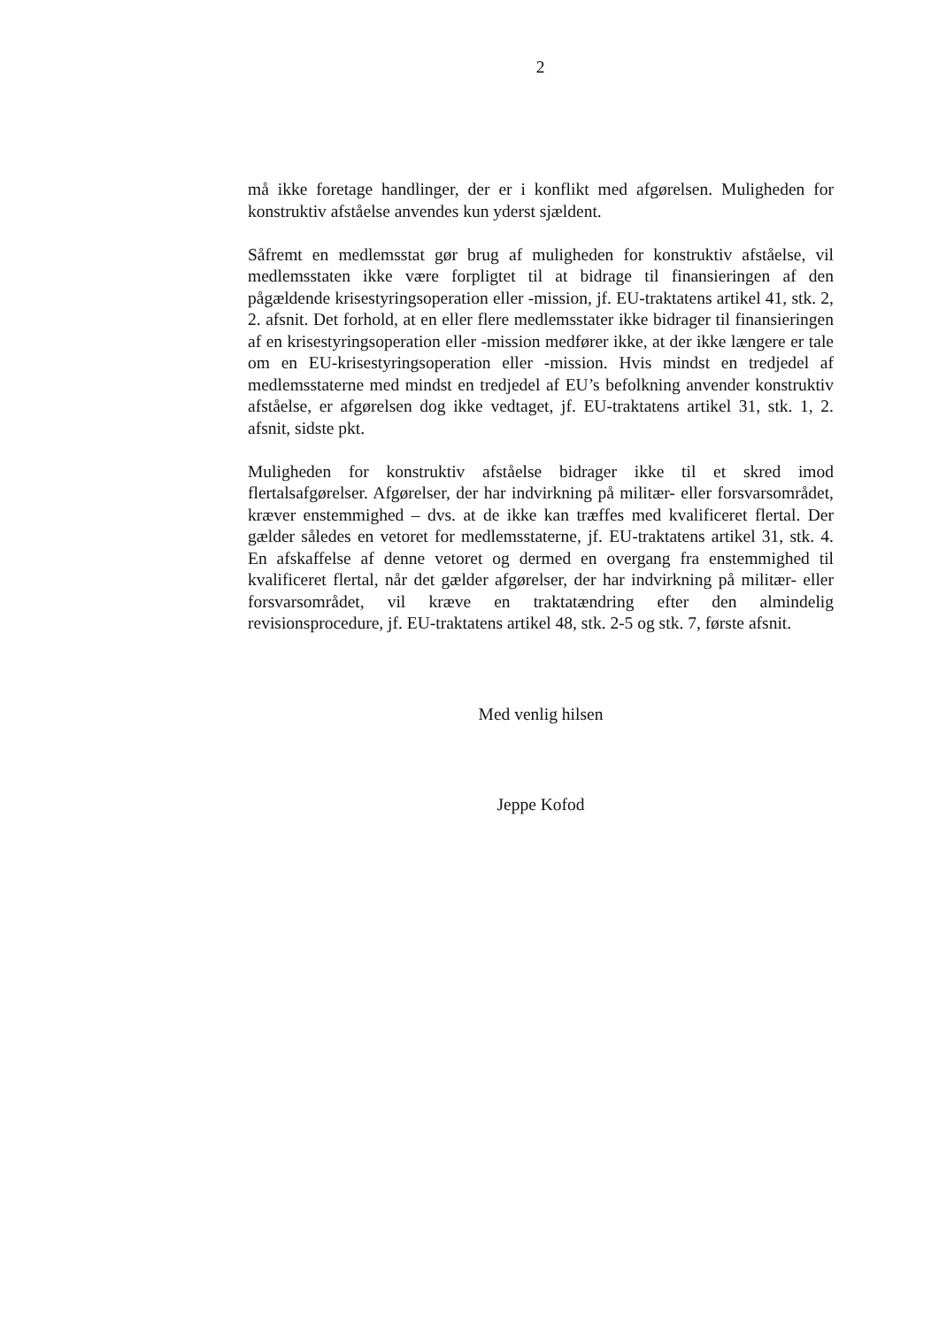2
må ikke foretage handlinger, der er i konflikt med afgørelsen. Muligheden for konstruktiv afståelse anvendes kun yderst sjældent.
Såfremt en medlemsstat gør brug af muligheden for konstruktiv afståelse, vil medlemsstaten ikke være forpligtet til at bidrage til finansieringen af den pågældende krisestyringsoperation eller -mission, jf. EU-traktatens artikel 41, stk. 2, 2. afsnit. Det forhold, at en eller flere medlemsstater ikke bidrager til finansieringen af en krisestyringsoperation eller -mission medfører ikke, at der ikke længere er tale om en EU-krisestyringsoperation eller -mission. Hvis mindst en tredjedel af medlemsstaterne med mindst en tredjedel af EU’s befolkning anvender konstruktiv afståelse, er afgørelsen dog ikke vedtaget, jf. EU-traktatens artikel 31, stk. 1, 2. afsnit, sidste pkt.
Muligheden for konstruktiv afståelse bidrager ikke til et skred imod flertalsafgørelser. Afgørelser, der har indvirkning på militær- eller forsvarsområdet, kræver enstemmighed – dvs. at de ikke kan træffes med kvalificeret flertal. Der gælder således en vetoret for medlemsstaterne, jf. EU-traktatens artikel 31, stk. 4. En afskaffelse af denne vetoret og dermed en overgang fra enstemmighed til kvalificeret flertal, når det gælder afgørelser, der har indvirkning på militær- eller forsvarsområdet, vil kræve en traktatændring efter den almindelig revisionsprocedure, jf. EU-traktatens artikel 48, stk. 2-5 og stk. 7, første afsnit.
Med venlig hilsen
Jeppe Kofod